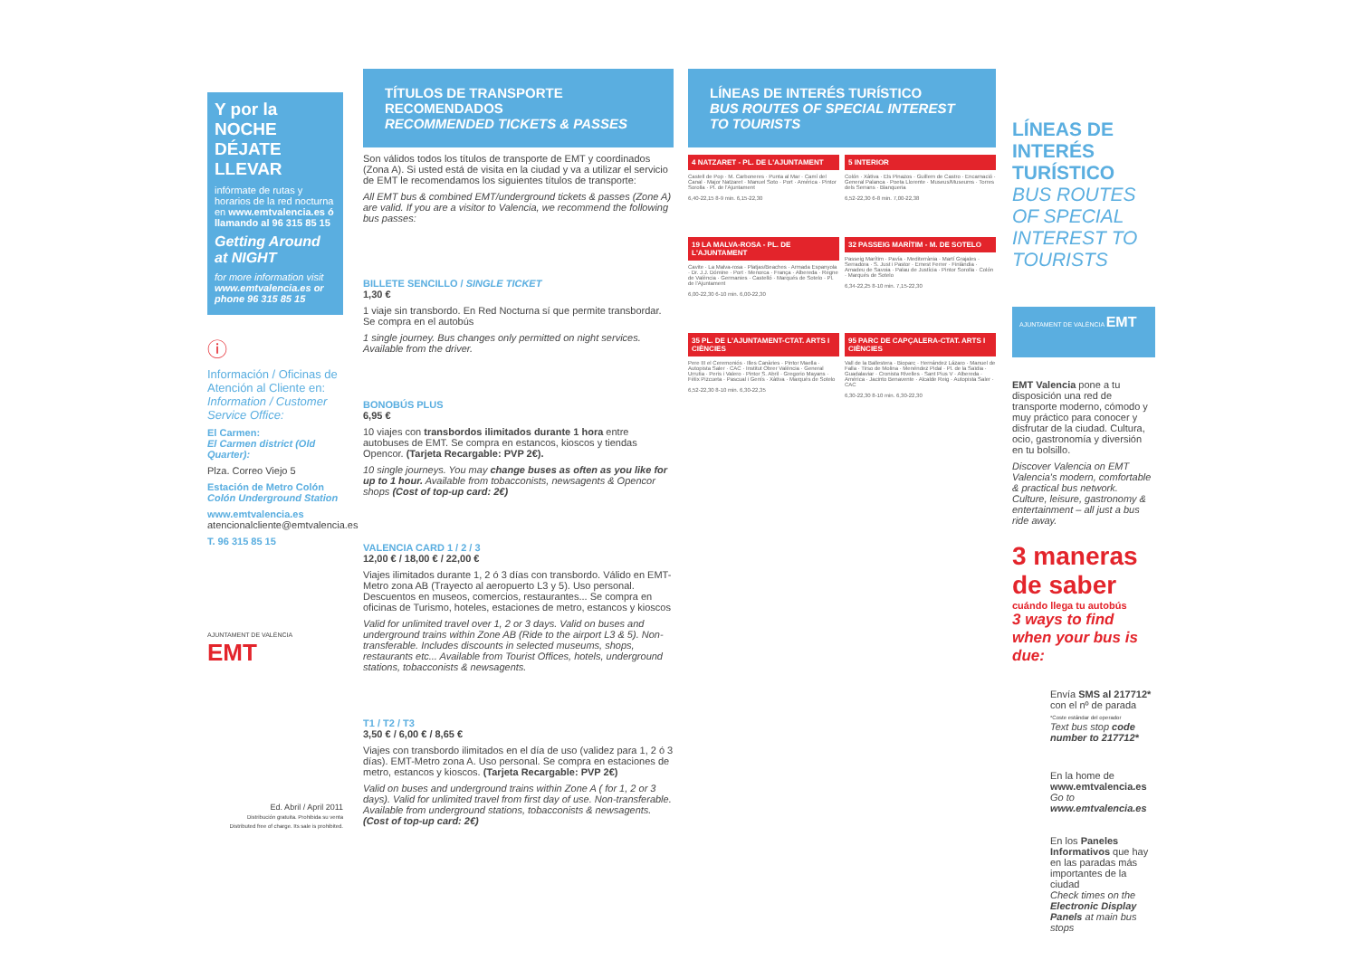Y por la NOCHE DÉJATE LLEVAR
infórmate de rutas y horarios de la red nocturna en www.emtvalencia.es ó llamando al 96 315 85 15
Getting Around at NIGHT
for more information visit www.emtvalencia.es or phone 96 315 85 15
ⓘ
Información / Oficinas de Atención al Cliente en: Information / Customer Service Office:
El Carmen:
El Carmen district (Old Quarter):
Plza. Correo Viejo 5
Estación de Metro Colón
Colón Underground Station
www.emtvalencia.es
atencionalcliente@emtvalencia.es
T. 96 315 85 15
AJUNTAMENT DE VALÈNCIA EMT
Ed. Abril / April 2011
Distribución gratuita. Prohibida su venta
Distributed free of charge. Its sale is prohibited.
TÍTULOS DE TRANSPORTE RECOMENDADOS
RECOMMENDED TICKETS & PASSES
Son válidos todos los títulos de transporte de EMT y coordinados (Zona A). Si usted está de visita en la ciudad y va a utilizar el servicio de EMT le recomendamos los siguientes títulos de transporte:
All EMT bus & combined EMT/underground tickets & passes (Zone A) are valid. If you are a visitor to Valencia, we recommend the following bus passes:
BILLETE SENCILLO / SINGLE TICKET
1,30 €
1 viaje sin transbordo. En Red Nocturna sí que permite transbordar. Se compra en el autobús
1 single journey. Bus changes only permitted on night services. Available from the driver.
BONOBÚS PLUS
6,95 €
10 viajes con transbordos ilimitados durante 1 hora entre autobuses de EMT. Se compra en estancos, kioscos y tiendas Opencor. (Tarjeta Recargable: PVP 2€).
10 single journeys. You may change buses as often as you like for up to 1 hour. Available from tobacconists, newsagents & Opencor shops (Cost of top-up card: 2€)
VALENCIA CARD 1 / 2 / 3
12,00 € / 18,00 € / 22,00 €
Viajes ilimitados durante 1, 2 ó 3 días con transbordo. Válido en EMT-Metro zona AB (Trayecto al aeropuerto L3 y 5). Uso personal. Descuentos en museos, comercios, restaurantes... Se compra en oficinas de Turismo, hoteles, estaciones de metro, estancos y kioscos
Valid for unlimited travel over 1, 2 or 3 days. Valid on buses and underground trains within Zone AB (Ride to the airport L3 & 5). Non-transferable. Includes discounts in selected museums, shops, restaurants etc... Available from Tourist Offices, hotels, underground stations, tobacconists & newsagents.
T1 / T2 / T3
3,50 € / 6,00 € / 8,65 €
Viajes con transbordo ilimitados en el día de uso (validez para 1, 2 ó 3 días). EMT-Metro zona A. Uso personal. Se compra en estaciones de metro, estancos y kioscos. (Tarjeta Recargable: PVP 2€)
Valid on buses and underground trains within Zone A ( for 1, 2 or 3 days). Valid for unlimited travel from first day of use. Non-transferable. Available from underground stations, tobacconists & newsagents. (Cost of top-up card: 2€)
LÍNEAS DE INTERÉS TURÍSTICO
BUS ROUTES OF SPECIAL INTEREST TO TOURISTS
4 NATZARET - PL. DE L'AJUNTAMENT
Castell de Pop · M. Carboneres · Punta al Mar · Camí del Canal · Major Natzaret · Manuel Soto · Port · América · Pintor Sorolla · Pl. de l'Ajuntament
6,40-22,15 8-9 min. 6,15-22,30
5 INTERIOR
Colón · Xàtiva · Els Pinazos · Guillem de Castro · Encarnació · General Palanca · Poeta Llorente · Museus/Museums · Torres dels Serrans · Blanqueria
6,52-22,30 6-8 min. 7,00-22,38
19 LA MALVA-ROSA - PL. DE L'AJUNTAMENT
Cavite · La Malva-rosa · Platjas/Beaches · Armada Espanyola · Dr. J.J. Dómine · Port · Menorca · França · Albereda · Regne de València · Germanies · Castelló · Marqués de Sotelo · Pl. de l'Ajuntament
6,00-22,30 6-10 min. 6,00-22,30
32 PASSEIG MARÍTIM - M. DE SOTELO
Passeig Marítim · Pavía · Mediterrània · Martí Grajales · Serradora · S. Just i Pastor · Ernest Ferrer · Finlàndia · Amadeu de Savoia · Palau de Justícia · Pintor Sorolla · Colón · Marqués de Sotelo
6,34-22,25 8-10 min. 7,15-22,30
35 PL. DE L'AJUNTAMENT-CTAT. ARTS I CIÈNCIES
Pere III el Ceremoniós · Illes Canàries · Pintor Maella · Autopista Saler · CAC · Institut Obrer València · General Urrutia · Peris i Valero · Pintor S. Abril · Gregorio Mayans · Fèlix Pizcueta · Pascual i Genís · Xàtiva · Marqués de Sotelo
6,52-22,30 8-10 min. 6,30-22,35
95 PARC DE CAPÇALERA-CTAT. ARTS I CIÈNCIES
Vall de la Ballestera · Bioparc · Hernández Lázaro · Manuel de Falla · Tirso de Molina · Menéndez Pidal · Pl. de la Saïdia · Guadalaviar · Cronista Rivelles · Sant Pius V · Albereda · América · Jacinto Benavente · Alcalde Reig · Autopista Saler · CAC
6,30-22,30 8-10 min. 6,30-22,30
LÍNEAS DE INTERÉS TURÍSTICO
BUS ROUTES OF SPECIAL INTEREST TO TOURISTS
AJUNTAMENT DE VALÈNCIA EMT
EMT Valencia pone a tu disposición una red de transporte moderno, cómodo y muy práctico para conocer y disfrutar de la ciudad. Cultura, ocio, gastronomía y diversión en tu bolsillo.
Discover Valencia on EMT Valencia's modern, comfortable & practical bus network. Culture, leisure, gastronomy & entertainment – all just a bus ride away.
3 maneras de saber
cuándo llega tu autobús
3 ways to find when your bus is due:
Envía SMS al 217712* con el nº de parada
*Coste estándar del operador
Text bus stop code number to 217712*
En la home de www.emtvalencia.es
Go to www.emtvalencia.es
En los Paneles Informativos que hay en las paradas más importantes de la ciudad
Check times on the Electronic Display Panels at main bus stops